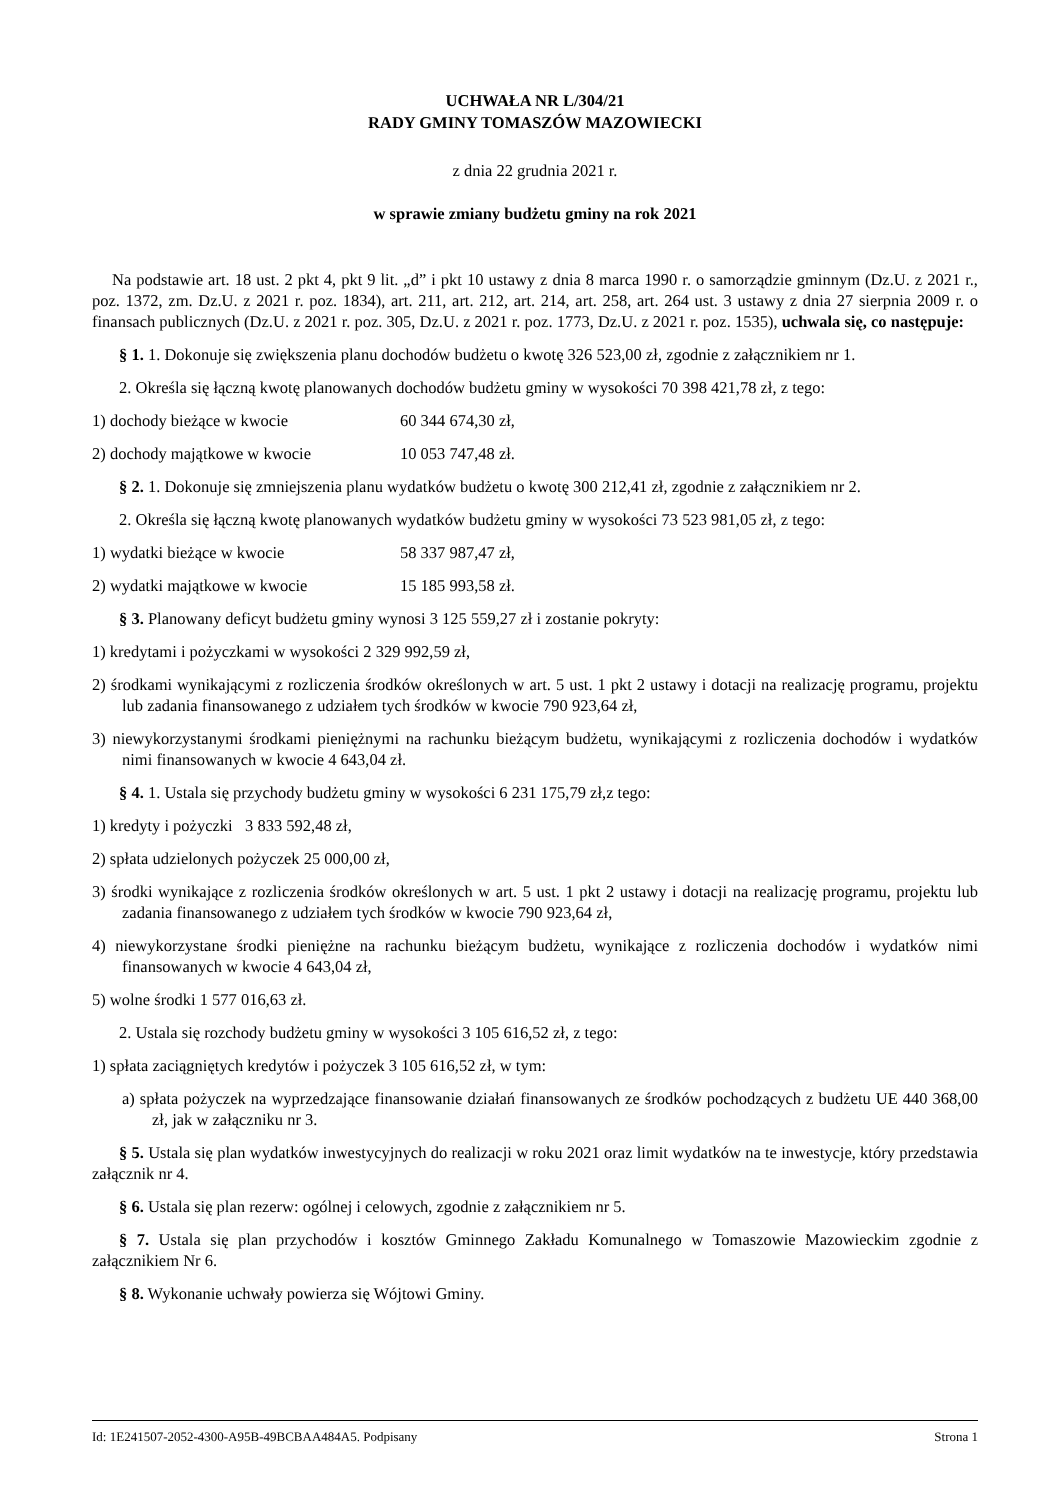UCHWAŁA NR L/304/21
RADY GMINY TOMASZÓW MAZOWIECKI
z dnia 22 grudnia 2021 r.
w sprawie zmiany budżetu gminy na rok 2021
Na podstawie art. 18 ust. 2 pkt 4, pkt 9 lit. „d” i pkt 10 ustawy z dnia 8 marca 1990 r. o samorządzie gminnym (Dz.U. z 2021 r., poz. 1372, zm. Dz.U. z 2021 r. poz. 1834), art. 211, art. 212, art. 214, art. 258, art. 264 ust. 3 ustawy z dnia 27 sierpnia 2009 r. o finansach publicznych (Dz.U. z 2021 r. poz. 305, Dz.U. z 2021 r. poz. 1773, Dz.U. z 2021 r. poz. 1535), uchwala się, co następuje:
§ 1. 1. Dokonuje się zwiększenia planu dochodów budżetu o kwotę 326 523,00 zł, zgodnie z załącznikiem nr 1.
2. Określa się łączną kwotę planowanych dochodów budżetu gminy w wysokości 70 398 421,78 zł, z tego:
1) dochody bieżące w kwocie 60 344 674,30 zł,
2) dochody majątkowe w kwocie 10 053 747,48 zł.
§ 2. 1. Dokonuje się zmniejszenia planu wydatków budżetu o kwotę 300 212,41 zł, zgodnie z załącznikiem nr 2.
2. Określa się łączną kwotę planowanych wydatków budżetu gminy w wysokości 73 523 981,05 zł, z tego:
1) wydatki bieżące w kwocie 58 337 987,47 zł,
2) wydatki majątkowe w kwocie 15 185 993,58 zł.
§ 3. Planowany deficyt budżetu gminy wynosi 3 125 559,27 zł i zostanie pokryty:
1) kredytami i pożyczkami w wysokości 2 329 992,59 zł,
2) środkami wynikającymi z rozliczenia środków określonych w art. 5 ust. 1 pkt 2 ustawy i dotacji na realizację programu, projektu lub zadania finansowanego z udziałem tych środków w kwocie 790 923,64 zł,
3) niewykorzystanymi środkami pieniężnymi na rachunku bieżącym budżetu, wynikającymi z rozliczenia dochodów i wydatków nimi finansowanych w kwocie 4 643,04 zł.
§ 4. 1. Ustala się przychody budżetu gminy w wysokości 6 231 175,79 zł,z tego:
1) kredyty i pożyczki 3 833 592,48 zł,
2) spłata udzielonych pożyczek 25 000,00 zł,
3) środki wynikające z rozliczenia środków określonych w art. 5 ust. 1 pkt 2 ustawy i dotacji na realizację programu, projektu lub zadania finansowanego z udziałem tych środków w kwocie 790 923,64 zł,
4) niewykorzystane środki pieniężne na rachunku bieżącym budżetu, wynikające z rozliczenia dochodów i wydatków nimi finansowanych w kwocie 4 643,04 zł,
5) wolne środki 1 577 016,63 zł.
2. Ustala się rozchody budżetu gminy w wysokości 3 105 616,52 zł, z tego:
1) spłata zaciągniętych kredytów i pożyczek 3 105 616,52 zł, w tym:
a) spłata pożyczek na wyprzedzające finansowanie działań finansowanych ze środków pochodzących z budżetu UE 440 368,00 zł, jak w załączniku nr 3.
§ 5. Ustala się plan wydatków inwestycyjnych do realizacji w roku 2021 oraz limit wydatków na te inwestycje, który przedstawia załącznik nr 4.
§ 6. Ustala się plan rezerw: ogólnej i celowych, zgodnie z załącznikiem nr 5.
§ 7. Ustala się plan przychodów i kosztów Gminnego Zakładu Komunalnego w Tomaszowie Mazowieckim zgodnie z załącznikiem Nr 6.
§ 8. Wykonanie uchwały powierza się Wójtowi Gminy.
Id: 1E241507-2052-4300-A95B-49BCBAA484A5. Podpisany Strona 1